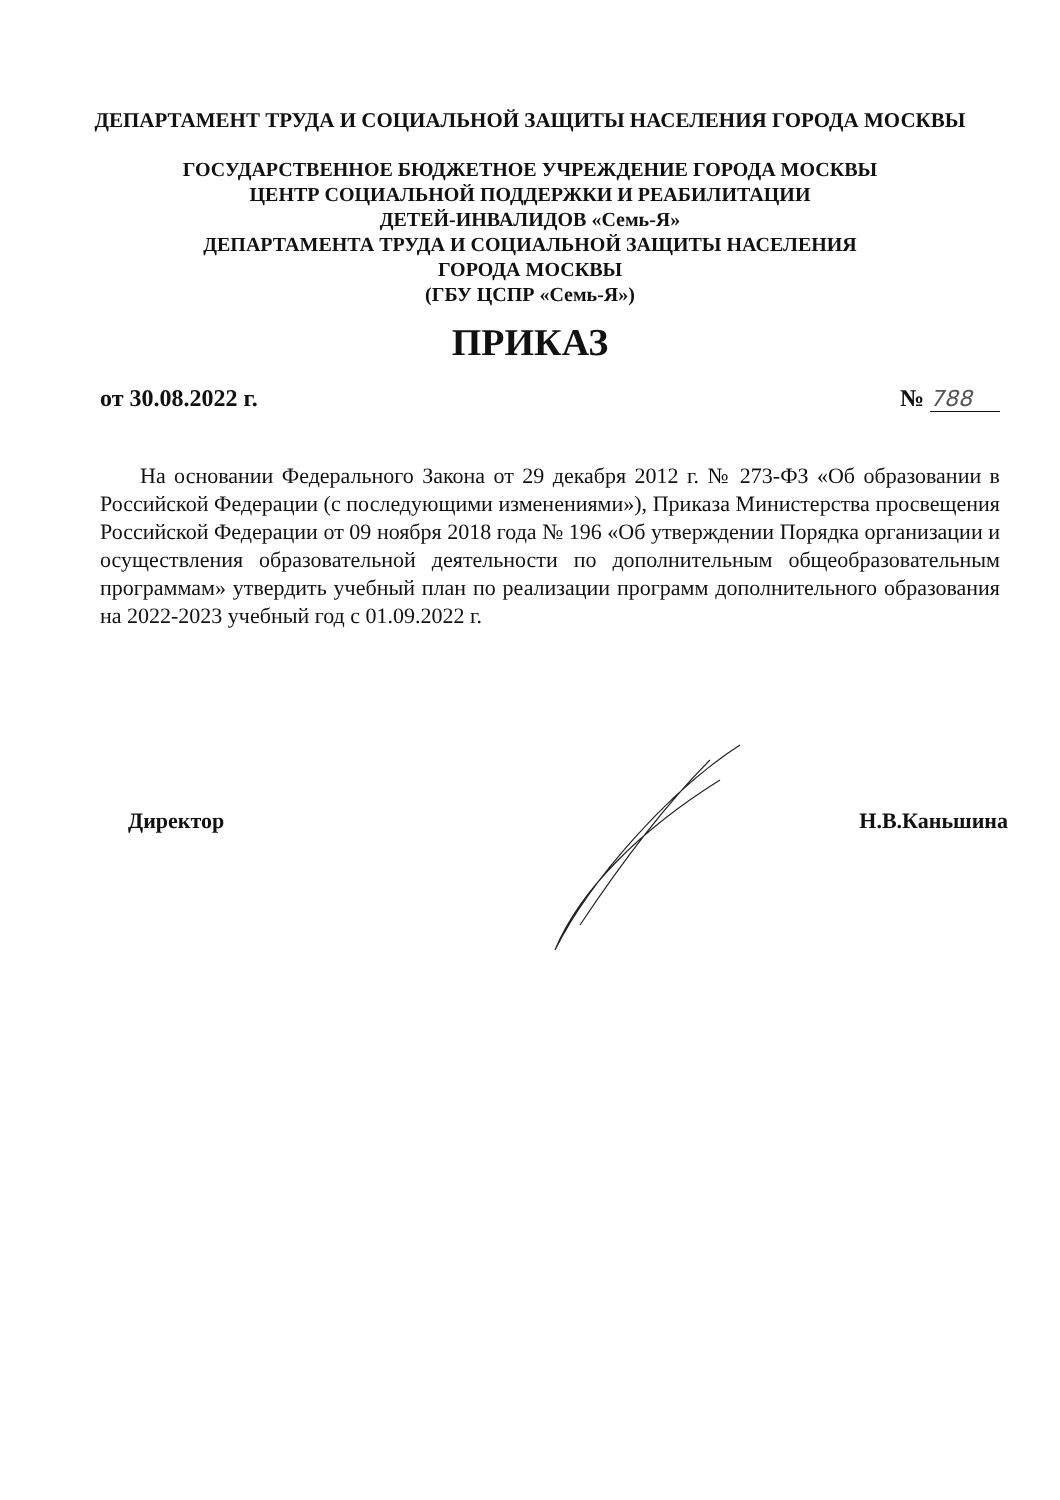ДЕПАРТАМЕНТ ТРУДА И СОЦИАЛЬНОЙ ЗАЩИТЫ НАСЕЛЕНИЯ ГОРОДА МОСКВЫ
ГОСУДАРСТВЕННОЕ БЮДЖЕТНОЕ УЧРЕЖДЕНИЕ ГОРОДА МОСКВЫ
ЦЕНТР СОЦИАЛЬНОЙ ПОДДЕРЖКИ И РЕАБИЛИТАЦИИ
ДЕТЕЙ-ИНВАЛИДОВ «Семь-Я»
ДЕПАРТАМЕНТА ТРУДА И СОЦИАЛЬНОЙ ЗАЩИТЫ НАСЕЛЕНИЯ
ГОРОДА МОСКВЫ
(ГБУ ЦСПР «Семь-Я»)
ПРИКАЗ
от 30.08.2022 г. № 788
На основании Федерального Закона от 29 декабря 2012 г. № 273-ФЗ «Об образовании в Российской Федерации (с последующими изменениями»), Приказа Министерства просвещения Российской Федерации от 09 ноября 2018 года № 196 «Об утверждении Порядка организации и осуществления образовательной деятельности по дополнительным общеобразовательным программам» утвердить учебный план по реализации программ дополнительного образования на 2022-2023 учебный год с 01.09.2022 г.
Директор Н.В.Каньшина